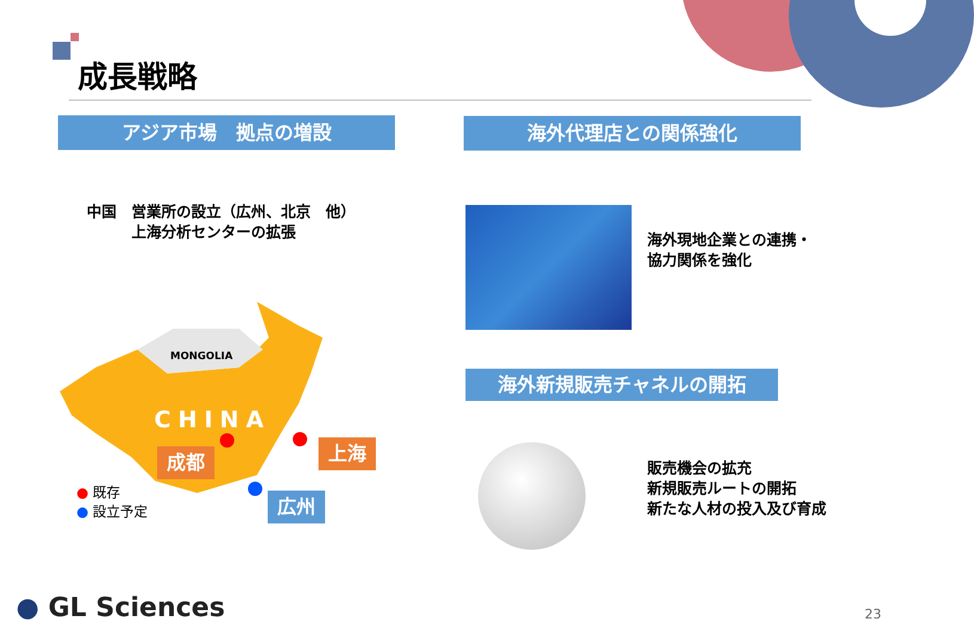成長戦略
アジア市場　拠点の増設 海外代理店との関係強化
中国　営業所の設立（広州、北京　他）
　　　上海分析センターの拡張
MONGOLIA
CHINA
成都 上海
広州
● 既存
● 設立予定
海外現地企業との連携・
協力関係を強化
海外新規販売チャネルの開拓
販売機会の拡充
新規販売ルートの開拓
新たな人材の投入及び育成
● GL Sciences 23